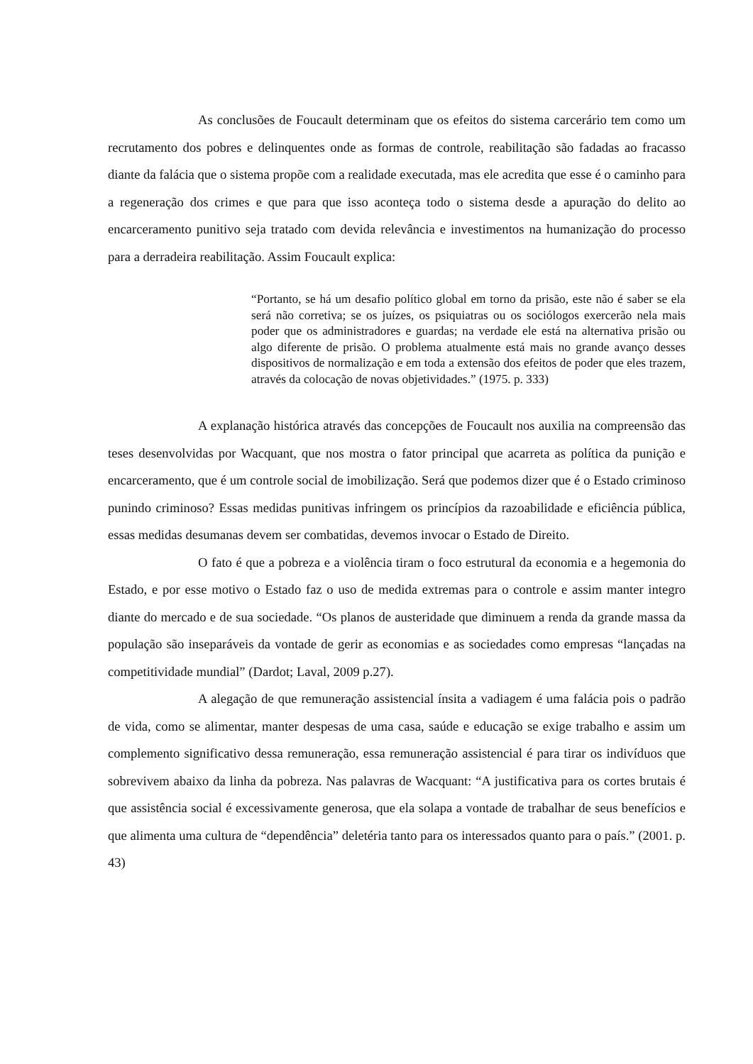As conclusões de Foucault determinam que os efeitos do sistema carcerário tem como um recrutamento dos pobres e delinquentes onde as formas de controle, reabilitação são fadadas ao fracasso diante da falácia que o sistema propõe com a realidade executada, mas ele acredita que esse é o caminho para a regeneração dos crimes e que para que isso aconteça todo o sistema desde a apuração do delito ao encarceramento punitivo seja tratado com devida relevância e investimentos na humanização do processo para a derradeira reabilitação. Assim Foucault explica:
“Portanto, se há um desafio político global em torno da prisão, este não é saber se ela será não corretiva; se os juízes, os psiquiatras ou os sociólogos exercerão nela mais poder que os administradores e guardas; na verdade ele está na alternativa prisão ou algo diferente de prisão. O problema atualmente está mais no grande avanço desses dispositivos de normalização e em toda a extensão dos efeitos de poder que eles trazem, através da colocação de novas objetividades.” (1975. p. 333)
A explanação histórica através das concepções de Foucault nos auxilia na compreensão das teses desenvolvidas por Wacquant, que nos mostra o fator principal que acarreta as política da punição e encarceramento, que é um controle social de imobilização. Será que podemos dizer que é o Estado criminoso punindo criminoso? Essas medidas punitivas infringem os princípios da razoabilidade e eficiência pública, essas medidas desumanas devem ser combatidas, devemos invocar o Estado de Direito.
O fato é que a pobreza e a violência tiram o foco estrutural da economia e a hegemonia do Estado, e por esse motivo o Estado faz o uso de medida extremas para o controle e assim manter integro diante do mercado e de sua sociedade. “Os planos de austeridade que diminuem a renda da grande massa da população são inseparáveis da vontade de gerir as economias e as sociedades como empresas “lançadas na competitividade mundial” (Dardot; Laval, 2009 p.27).
A alegação de que remuneração assistencial ínsita a vadiagem é uma falácia pois o padrão de vida, como se alimentar, manter despesas de uma casa, saúde e educação se exige trabalho e assim um complemento significativo dessa remuneração, essa remuneração assistencial é para tirar os indivíduos que sobrevivem abaixo da linha da pobreza. Nas palavras de Wacquant: “A justificativa para os cortes brutais é que assistência social é excessivamente generosa, que ela solapa a vontade de trabalhar de seus benefícios e que alimenta uma cultura de “dependência” deletéria tanto para os interessados quanto para o país.” (2001. p. 43)